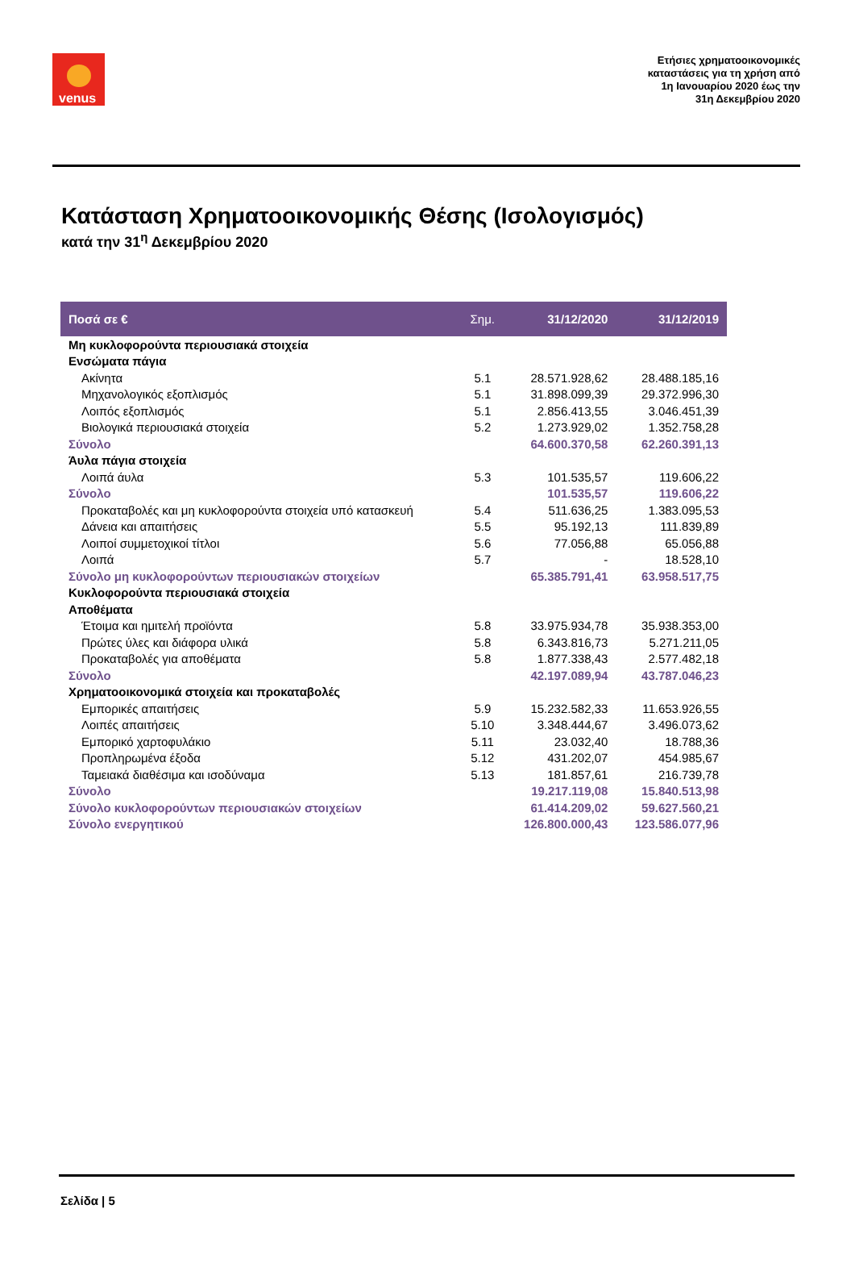venus
Ετήσιες χρηματοοικονομικές
καταστάσεις για τη χρήση από
1η Ιανουαρίου 2020 έως την
31η Δεκεμβρίου 2020
Κατάσταση Χρηματοοικονομικής Θέσης (Ισολογισμός)
κατά την 31<sup>η</sup> Δεκεμβρίου 2020
| Ποσά σε € | Σημ. | 31/12/2020 | 31/12/2019 |
| --- | --- | --- | --- |
| Μη κυκλοφορούντα περιουσιακά στοιχεία | | | |
| Ενσώματα πάγια | | | |
| Ακίνητα | 5.1 | 28.571.928,62 | 28.488.185,16 |
| Μηχανολογικός εξοπλισμός | 5.1 | 31.898.099,39 | 29.372.996,30 |
| Λοιπός εξοπλισμός | 5.1 | 2.856.413,55 | 3.046.451,39 |
| Βιολογικά περιουσιακά στοιχεία | 5.2 | 1.273.929,02 | 1.352.758,28 |
| Σύνολο | | 64.600.370,58 | 62.260.391,13 |
| Άυλα πάγια στοιχεία | | | |
| Λοιπά άυλα | 5.3 | 101.535,57 | 119.606,22 |
| Σύνολο | | 101.535,57 | 119.606,22 |
| Προκαταβολές και μη κυκλοφορούντα στοιχεία υπό κατασκευή | 5.4 | 511.636,25 | 1.383.095,53 |
| Δάνεια και απαιτήσεις | 5.5 | 95.192,13 | 111.839,89 |
| Λοιποί συμμετοχικοί τίτλοι | 5.6 | 77.056,88 | 65.056,88 |
| Λοιπά | 5.7 | - | 18.528,10 |
| Σύνολο μη κυκλοφορούντων περιουσιακών στοιχείων | | 65.385.791,41 | 63.958.517,75 |
| Κυκλοφορούντα περιουσιακά στοιχεία | | | |
| Αποθέματα | | | |
| Έτοιμα και ημιτελή προϊόντα | 5.8 | 33.975.934,78 | 35.938.353,00 |
| Πρώτες ύλες και διάφορα υλικά | 5.8 | 6.343.816,73 | 5.271.211,05 |
| Προκαταβολές για αποθέματα | 5.8 | 1.877.338,43 | 2.577.482,18 |
| Σύνολο | | 42.197.089,94 | 43.787.046,23 |
| Χρηματοοικονομικά στοιχεία και προκαταβολές | | | |
| Εμπορικές απαιτήσεις | 5.9 | 15.232.582,33 | 11.653.926,55 |
| Λοιπές απαιτήσεις | 5.10 | 3.348.444,67 | 3.496.073,62 |
| Εμπορικό χαρτοφυλάκιο | 5.11 | 23.032,40 | 18.788,36 |
| Προπληρωμένα έξοδα | 5.12 | 431.202,07 | 454.985,67 |
| Ταμειακά διαθέσιμα και ισοδύναμα | 5.13 | 181.857,61 | 216.739,78 |
| Σύνολο | | 19.217.119,08 | 15.840.513,98 |
| Σύνολο κυκλοφορούντων περιουσιακών στοιχείων | | 61.414.209,02 | 59.627.560,21 |
| Σύνολο ενεργητικού | | 126.800.000,43 | 123.586.077,96 |
Σελίδα | 5